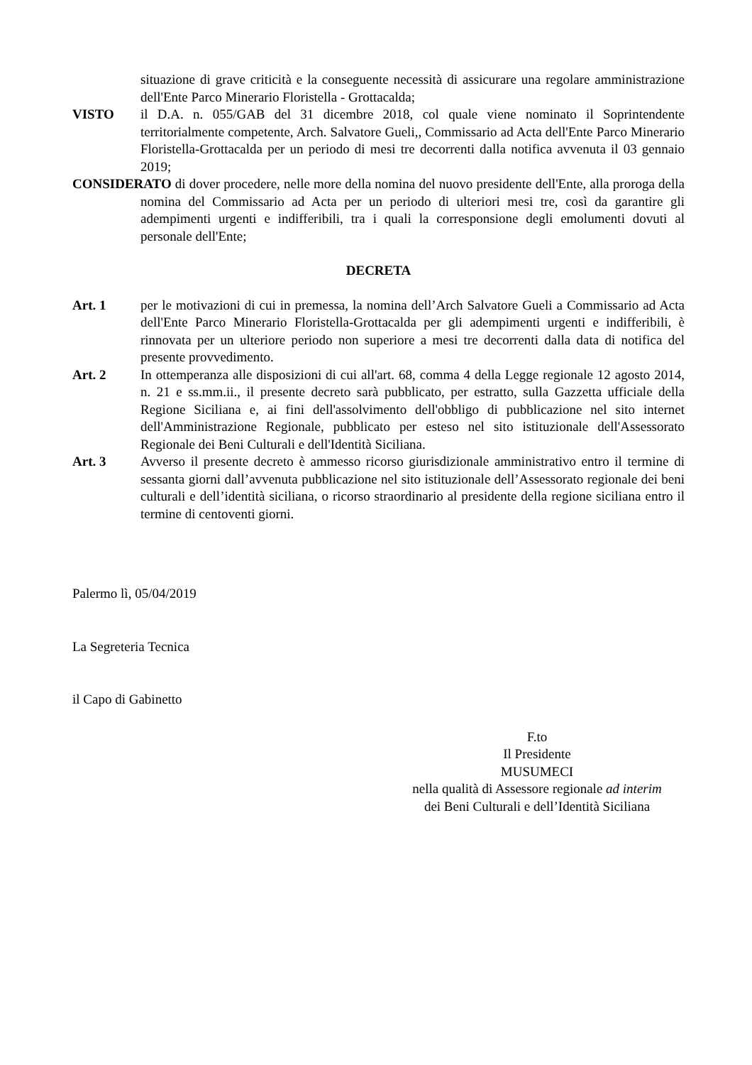situazione di grave criticità e la conseguente necessità di assicurare una regolare amministrazione dell'Ente Parco Minerario Floristella - Grottacalda;
VISTO il D.A. n. 055/GAB del 31 dicembre 2018, col quale viene nominato il Soprintendente territorialmente competente, Arch. Salvatore Gueli,, Commissario ad Acta dell'Ente Parco Minerario Floristella-Grottacalda per un periodo di mesi tre decorrenti dalla notifica avvenuta il 03 gennaio 2019;
CONSIDERATO di dover procedere, nelle more della nomina del nuovo presidente dell'Ente, alla proroga della nomina del Commissario ad Acta per un periodo di ulteriori mesi tre, così da garantire gli adempimenti urgenti e indifferibili, tra i quali la corresponsione degli emolumenti dovuti al personale dell'Ente;
DECRETA
Art. 1 per le motivazioni di cui in premessa, la nomina dell’Arch Salvatore Gueli a Commissario ad Acta dell'Ente Parco Minerario Floristella-Grottacalda per gli adempimenti urgenti e indifferibili, è rinnovata per un ulteriore periodo non superiore a mesi tre decorrenti dalla data di notifica del presente provvedimento.
Art. 2 In ottemperanza alle disposizioni di cui all'art. 68, comma 4 della Legge regionale 12 agosto 2014, n. 21 e ss.mm.ii., il presente decreto sarà pubblicato, per estratto, sulla Gazzetta ufficiale della Regione Siciliana e, ai fini dell'assolvimento dell'obbligo di pubblicazione nel sito internet dell'Amministrazione Regionale, pubblicato per esteso nel sito istituzionale dell'Assessorato Regionale dei Beni Culturali e dell'Identità Siciliana.
Art. 3 Avverso il presente decreto è ammesso ricorso giurisdizionale amministrativo entro il termine di sessanta giorni dall’avvenuta pubblicazione nel sito istituzionale dell’Assessorato regionale dei beni culturali e dell’identità siciliana, o ricorso straordinario al presidente della regione siciliana entro il termine di centoventi giorni.
Palermo lì, 05/04/2019
La Segreteria Tecnica
il Capo di Gabinetto
F.to
Il Presidente
MUSUMECI
nella qualità di Assessore regionale ad interim
dei Beni Culturali e dell’Identità Siciliana